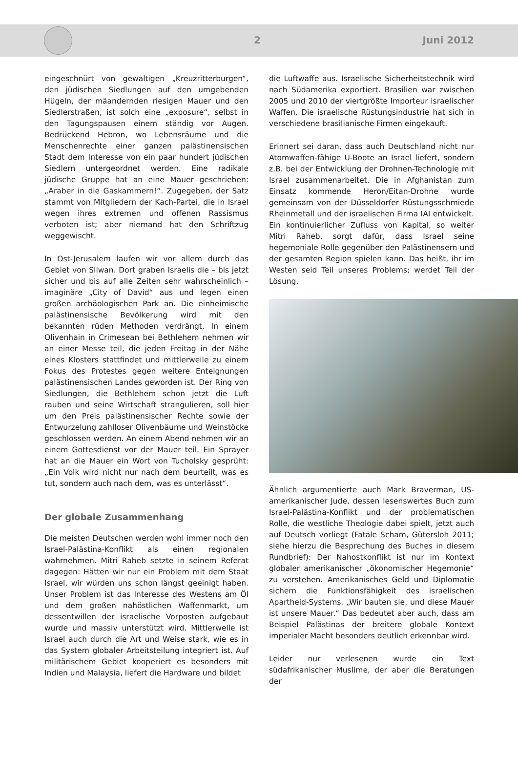2 Juni 2012
eingeschnürt von gewaltigen „Kreuzritterburgen“, den jüdischen Siedlungen auf den umgebenden Hügeln, der mäandernden riesigen Mauer und den Siedlerstraßen, ist solch eine „exposure“, selbst in den Tagungspausen einem ständig vor Augen. Bedrückend Hebron, wo Lebensräume und die Menschenrechte einer ganzen palästinensischen Stadt dem Interesse von ein paar hundert jüdischen Siedlern untergeordnet werden. Eine radikale jüdische Gruppe hat an eine Mauer geschrieben: „Araber in die Gaskammern!“. Zugegeben, der Satz stammt von Mitgliedern der Kach-Partei, die in Israel wegen ihres extremen und offenen Rassismus verboten ist; aber niemand hat den Schriftzug weggewischt.
In Ost-Jerusalem laufen wir vor allem durch das Gebiet von Silwan. Dort graben Israelis die – bis jetzt sicher und bis auf alle Zeiten sehr wahrscheinlich – imaginäre „City of David“ aus und legen einen großen archäologischen Park an. Die einheimische palästinensische Bevölkerung wird mit den bekannten rüden Methoden verdrängt. In einem Olivenhain in Crimesean bei Bethlehem nehmen wir an einer Messe teil, die jeden Freitag in der Nähe eines Klosters stattfindet und mittlerweile zu einem Fokus des Protestes gegen weitere Enteignungen palästinensischen Landes geworden ist. Der Ring von Siedlungen, die Bethlehem schon jetzt die Luft rauben und seine Wirtschaft strangulieren, soll hier um den Preis palästinensischer Rechte sowie der Entwurzelung zahlloser Olivenbäume und Weinstöcke geschlossen werden. An einem Abend nehmen wir an einem Gottesdienst vor der Mauer teil. Ein Sprayer hat an die Mauer ein Wort von Tucholsky gesprüht: „Ein Volk wird nicht nur nach dem beurteilt, was es tut, sondern auch nach dem, was es unterlässt“.
Der globale Zusammenhang
Die meisten Deutschen werden wohl immer noch den Israel-Palästina-Konflikt als einen regionalen wahrnehmen. Mitri Raheb setzte in seinem Referat dagegen: Hätten wir nur ein Problem mit dem Staat Israel, wir würden uns schon längst geeinigt haben. Unser Problem ist das Interesse des Westens am Öl und dem großen nahöstlichen Waffenmarkt, um dessentwillen der israelische Vorposten aufgebaut wurde und massiv unterstützt wird. Mittlerweile ist Israel auch durch die Art und Weise stark, wie es in das System globaler Arbeitsteilung integriert ist. Auf militärischem Gebiet kooperiert es besonders mit Indien und Malaysia, liefert die Hardware und bildet
die Luftwaffe aus. Israelische Sicherheitstechnik wird nach Südamerika exportiert. Brasilien war zwischen 2005 und 2010 der viertgrößte Importeur israelischer Waffen. Die israelische Rüstungsindustrie hat sich in verschiedene brasilianische Firmen eingekauft.
Erinnert sei daran, dass auch Deutschland nicht nur Atomwaffen-fähige U-Boote an Israel liefert, sondern z.B. bei der Entwicklung der Drohnen-Technologie mit Israel zusammenarbeitet. Die in Afghanistan zum Einsatz kommende Heron/Eitan-Drohne wurde gemeinsam von der Düsseldorfer Rüstungsschmiede Rheinmetall und der israelischen Firma IAI entwickelt. Ein kontinuierlicher Zufluss von Kapital, so weiter Mitri Raheb, sorgt dafür, dass Israel seine hegemoniale Rolle gegenüber den Palästinensern und der gesamten Region spielen kann. Das heißt, ihr im Westen seid Teil unseres Problems; werdet Teil der Lösung.
Ähnlich argumentierte auch Mark Braverman, US-amerikanischer Jude, dessen lesenswertes Buch zum Israel-Palästina-Konflikt und der problematischen Rolle, die westliche Theologie dabei spielt, jetzt auch auf Deutsch vorliegt (Fatale Scham, Gütersloh 2011; siehe hierzu die Besprechung des Buches in diesem Rundbrief): Der Nahostkonflikt ist nur im Kontext globaler amerikanischer „ökonomischer Hegemonie“ zu verstehen. Amerikanisches Geld und Diplomatie sichern die Funktionsfähigkeit des israelischen Apartheid-Systems. „Wir bauten sie, und diese Mauer ist unsere Mauer.“ Das bedeutet aber auch, dass am Beispiel Palästinas der breitere globale Kontext imperialer Macht besonders deutlich erkennbar wird.
Leider nur verlesenen wurde ein Text südafrikanischer Muslime, der aber die Beratungen der